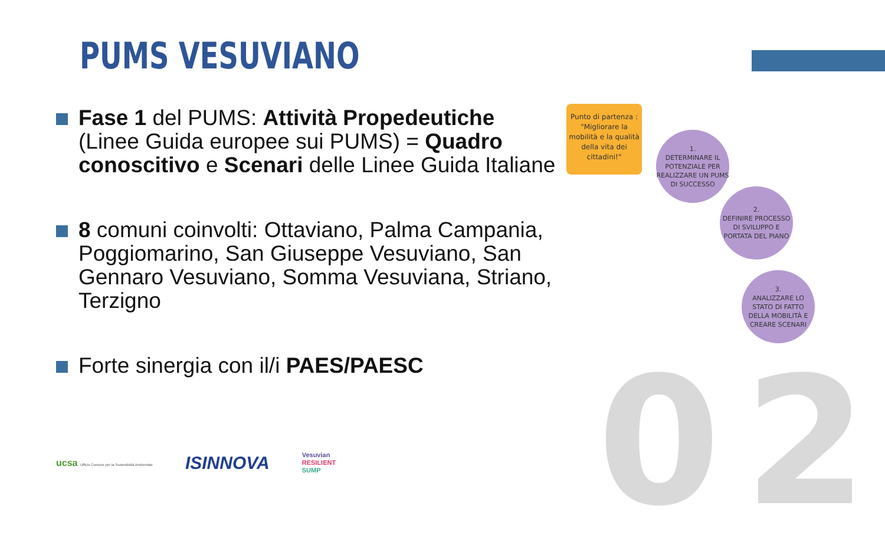02
PUMS VESUVIANO
Fase 1 del PUMS: Attività Propedeutiche (Linee Guida europee sui PUMS) = Quadro conoscitivo e Scenari delle Linee Guida Italiane
8 comuni coinvolti: Ottaviano, Palma Campania, Poggiomarino, San Giuseppe Vesuviano, San Gennaro Vesuviano, Somma Vesuviana, Striano, Terzigno
Forte sinergia con il/i PAES/PAESC
Punto di partenza :
"Migliorare la mobilità e la qualità della vita dei cittadini!"
1.
DETERMINARE IL POTENZIALE PER REALIZZARE UN PUMS DI SUCCESSO
2.
DEFINIRE PROCESSO DI SVILUPPO E PORTATA DEL PIANO
3.
ANALIZZARE LO STATO DI FATTO DELLA MOBILITÀ E CREARE SCENARI
ucsa Ufficio Comune per la Sostenibilità Ambientale
ISINNOVA
Vesuvian
RESILIENT
SUMP